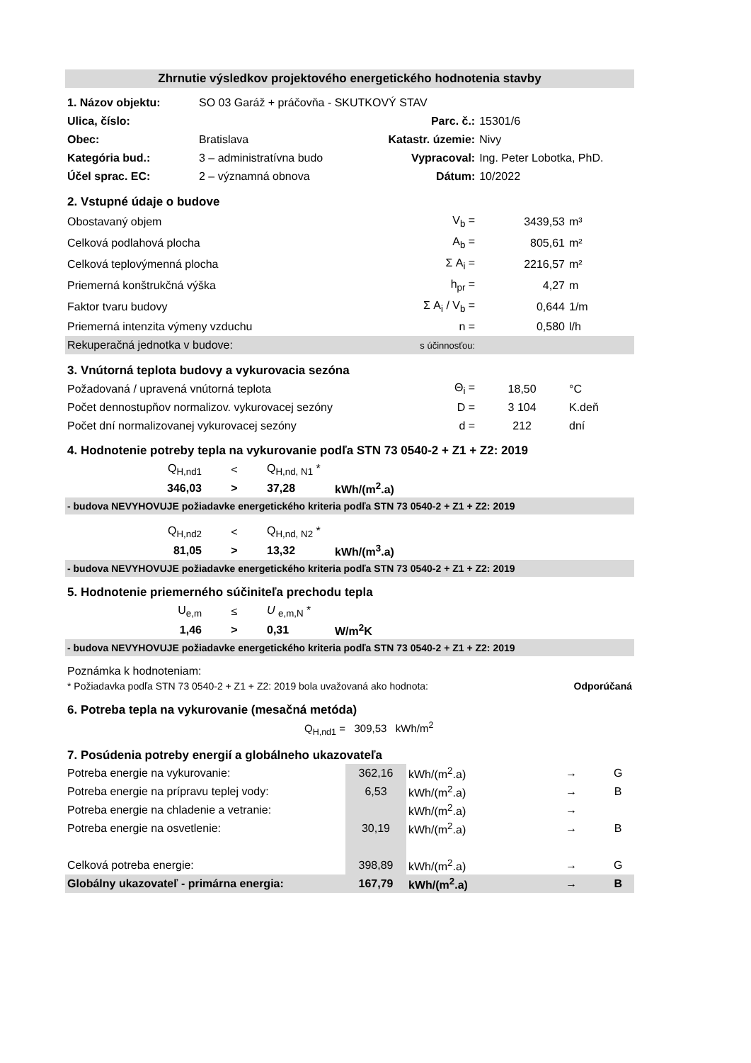| Zhrnutie výsledkov projektového energetického hodnotenia stavby | | | | |
| 1. Názov objektu: | SO 03 Garáž + práčovňa - SKUTKOVÝ STAV | | | |
| Ulica, číslo: | | Parc. č.: | 15301/6 | |
| Obec: | Bratislava | Katastr. územie: | Nivy | |
| Kategória bud.: | 3 – administratívna budo | Vypracoval: | Ing. Peter Lobotka, PhD. | |
| Účel sprac. EC: | 2 – významná obnova | Dátum: | 10/2022 | |
| 2. Vstupné údaje o budove | | | | |
| Obostavaný objem | | V<sub>b</sub> = | 3439,53 | m³ |
| Celková podlahová plocha | | A<sub>b</sub> = | 805,61 | m² |
| Celková teplovýmenná plocha | | Σ A<sub>i</sub> = | 2216,57 | m² |
| Priemerná konštrukčná výška | | h<sub>pr</sub> = | 4,27 | m |
| Faktor tvaru budovy | | Σ A<sub>i</sub> / V<sub>b</sub> = | 0,644 | 1/m |
| Priemerná intenzita výmeny vzduchu | | n = | 0,580 | l/h |
| Rekuperačná jednotka v budove: | | s účinnosťou: | | |
| 3. Vnútorná teplota budovy a vykurovacia sezóna | | | | |
| Požadovaná / upravená vnútorná teplota | | Θ<sub>i</sub> = | 18,50 | °C |
| Počet dennostupňov normalizov. vykurovacej sezóny | | D = | 3 104 | K.deň |
| Počet dní normalizovanej vykurovacej sezóny | | d = | 212 | dní |
4. Hodnotenie potreby tepla na vykurovanie podľa STN 73 0540-2 + Z1 + Z2: 2019
| Q<sub>H,nd1</sub> | < | Q<sub>H,nd, N1</sub> * | |
| 346,03 | > | 37,28 | kWh/(m<sup>2</sup>.a) |
- budova NEVYHOVUJE požiadavke energetického kriteria podľa STN 73 0540-2 + Z1 + Z2: 2019
| Q<sub>H,nd2</sub> | < | Q<sub>H,nd, N2</sub> * | |
| 81,05 | > | 13,32 | kWh/(m<sup>3</sup>.a) |
- budova NEVYHOVUJE požiadavke energetického kriteria podľa STN 73 0540-2 + Z1 + Z2: 2019
5. Hodnotenie priemerného súčiniteľa prechodu tepla
| U<sub>e,m</sub> | ≤ | U <sub>e,m,N</sub> * | |
| 1,46 | > | 0,31 | W/m<sup>2</sup>K |
- budova NEVYHOVUJE požiadavke energetického kriteria podľa STN 73 0540-2 + Z1 + Z2: 2019
Poznámka k hodnoteniam:
* Požiadavka podľa STN 73 0540-2 + Z1 + Z2: 2019 bola uvažovaná ako hodnota: Odporúčaná
6. Potreba tepla na vykurovanie (mesačná metóda)
Q<sub>H,nd1</sub> = 309,53 kWh/m<sup>2</sup>
7. Posúdenia potreby energií a globálneho ukazovateľa
| Potreba energie na vykurovanie: | 362,16 | kWh/(m<sup>2</sup>.a) | → | G |
| Potreba energie na prípravu teplej vody: | 6,53 | kWh/(m<sup>2</sup>.a) | → | B |
| Potreba energie na chladenie a vetranie: | | kWh/(m<sup>2</sup>.a) | → | |
| Potreba energie na osvetlenie: | 30,19 | kWh/(m<sup>2</sup>.a) | → | B |
| Celková potreba energie: | 398,89 | kWh/(m<sup>2</sup>.a) | → | G |
| Globálny ukazovateľ - primárna energia: | 167,79 | kWh/(m<sup>2</sup>.a) | → | B |